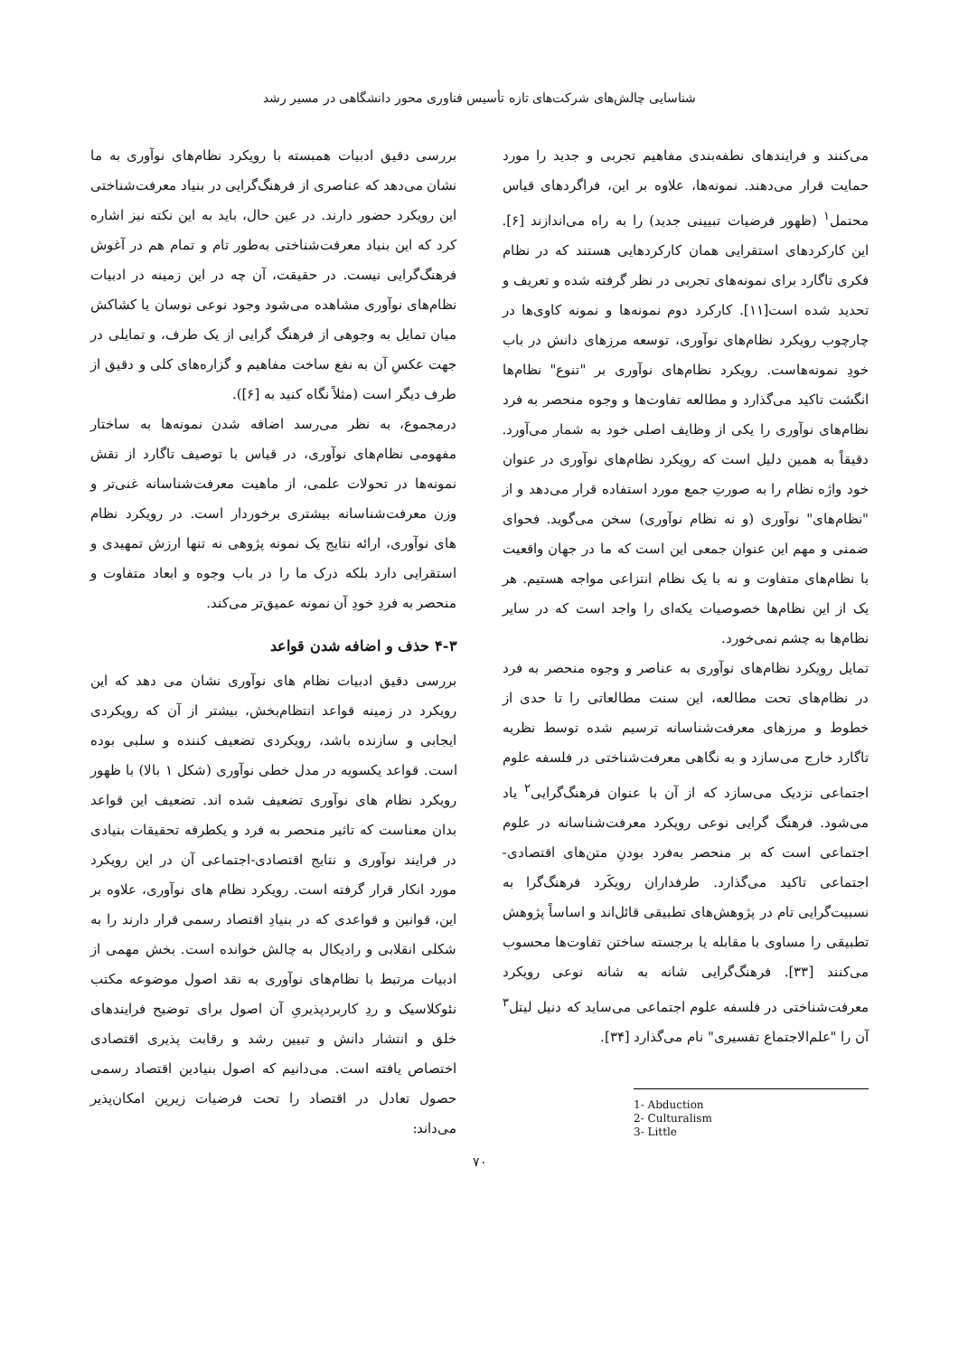شناسایی چالش‌های شرکت‌های تازه تأسیس فناوری محور دانشگاهی در مسیر رشد
می‌کنند و فرایندهای نطفه‌بندی مفاهیم تجربی و جدید را مورد حمایت قرار می‌دهند. نمونه‌ها، علاوه بر این، فراگردهای قیاس محتمل<sup>۱</sup> (ظهور فرضیات تبیینی جدید) را به راه می‌اندازند [۶]. این کارکردهای استقرایی همان کارکردهایی هستند که در نظام فکری تاگارد برای نمونه‌های تجربی در نظر گرفته شده و تعریف و تحدید شده است[۱۱]. کارکرد دوم نمونه‌ها و نمونه کاوی‌ها در چارچوب رویکرد نظام‌های نوآوری، توسعه مرزهای دانش در باب خودِ نمونه‌هاست. رویکرد نظام‌های نوآوری بر "تنوع" نظام‌ها انگشت تاکید می‌گذارد و مطالعه تفاوت‌ها و وجوه منحصر به فرد نظام‌های نوآوری را یکی از وظایف اصلی خود به شمار می‌آورد. دقیقاً به همین دلیل است که رویکرد نظام‌های نوآوری در عنوان خود واژه نظام را به صورتِ جمع مورد استفاده قرار می‌دهد و از "نظام‌های" نوآوری (و نه نظام نوآوری) سخن می‌گوید. فحوای ضمنی و مهم این عنوان جمعی این است که ما در جهان واقعیت با نظام‌های متفاوت و نه با یک نظام انتزاعی مواجه هستیم. هر یک از این نظام‌ها خصوصیات یکه‌ای را واجد است که در سایر نظام‌ها به چشم نمی‌خورد.
تمایل رویکرد نظام‌های نوآوری به عناصر و وجوه منحصر به فرد در نظام‌های تحت مطالعه، این سنت مطالعاتی را تا حدی از خطوط و مرزهای معرفت‌شناسانه ترسیم شده توسط نظریه تاگارد خارج می‌سازد و به نگاهی معرفت‌شناختی در فلسفه علوم اجتماعی نزدیک می‌سازد که از آن با عنوان فرهنگ‌گرایی<sup>۲</sup> یاد می‌شود. فرهنگ گرایی نوعی رویکرد معرفت‌شناسانه در علوم اجتماعی است که بر منحصر به‌فرد بودنِ متن‌های اقتصادی-اجتماعی تاکید می‌گذارد. طرفداران رویکَرد فرهنگ‌گرا به نسبیت‌گرایی تام در پژوهش‌های تطبیقی قائل‌اند و اساساً پژوهش تطبیقی را مساوی با مقابله یا برجسته ساختن تفاوت‌ها محسوب می‌کنند [۳۳]. فرهنگ‌گرایی شانه به شانه نوعی رویکرد معرفت‌شناختی در فلسفه علوم اجتماعی می‌ساید که دنیل لیتل<sup>۳</sup> آن را "علم‌الاجتماع تفسیری" نام می‌گذارد [۳۴].
1- Abduction
2- Culturalism
3- Little
بررسی دقیق ادبیات همبسته با رویکرد نظام‌های نوآوری به ما نشان می‌دهد که عناصری از فرهنگ‌گرایی در بنیاد معرفت‌شناختی این رویکرد حضور دارند. در عین حال، باید به این نکته نیز اشاره کرد که این بنیاد معرفت‌شناختی به‌طور تام و تمام هم در آغوش فرهنگ‌گرایی نیست. در حقیقت، آن چه در این زمینه در ادبیات نظام‌های نوآوری مشاهده می‌شود وجود نوعی نوسان یا کشاکش میان تمایل به وجوهی از فرهنگ گرایی از یک طرف، و تمایلی در جهت عکسِ آن به نفع ساخت مفاهیم و گزاره‌های کلی و دقیق از طرف دیگر است (مثلاً نگاه کنید به [۶]).
درمجموع، به نظر می‌رسد اضافه شدن نمونه‌ها به ساختار مفهومی نظام‌های نوآوری، در قیاس با توصیف تاگارد از نقش نمونه‌ها در تحولات علمی، از ماهیت معرفت‌شناسانه غنی‌تر و وزن معرفت‌شناسانه بیشتری برخوردار است. در رویکرد نظام های نوآوری، ارائه نتایج یک نمونه پژوهی نه تنها ارزش تمهیدی و استقرایی دارد بلکه درک ما را در باب وجوه و ابعاد متفاوت و منحصر به فردِ خودِ آن نمونه عمیق‌تر می‌کند.
۴-۳ حذف و اضافه شدن قواعد
بررسی دقیق ادبیات نظام های نوآوری نشان می دهد که این رویکرد در زمینه قواعد انتظام‌بخش، بیشتر از آن که رویکردی ایجابی و سازنده باشد، رویکردی تضعیف کننده و سلبی بوده است. قواعد یکسویه در مدل خطی نوآوری (شکل ۱ بالا) با ظهور رویکرد نظام های نوآوری تضعیف شده اند. تضعیف این قواعد بدان معناست که تاثیر منحصر به فرد و یکطرفه تحقیقات بنیادی در فرایند نوآوری و نتایج اقتصادی-اجتماعی آن در این رویکرد مورد انکار قرار گرفته است. رویکرد نظام های نوآوری، علاوه بر این، قوانین و قواعدی که در بنیادِ اقتصاد رسمی قرار دارند را به شکلی انقلابی و رادیکال به چالش خوانده است. بخش مهمی از ادبیات مرتبط با نظام‌های نوآوری به نقد اصول موضوعه مکتب نئوکلاسیک و ردِ کاربردپذیریِ آن اصول برای توضیح فرایندهای خلق و انتشار دانش و تبیین رشد و رقابت پذیری اقتصادی اختصاص یافته است. می‌دانیم که اصول بنیادین اقتصاد رسمی حصول تعادل در اقتصاد را تحت فرضیات زیرین امکان‌پذیر می‌داند:
۷۰